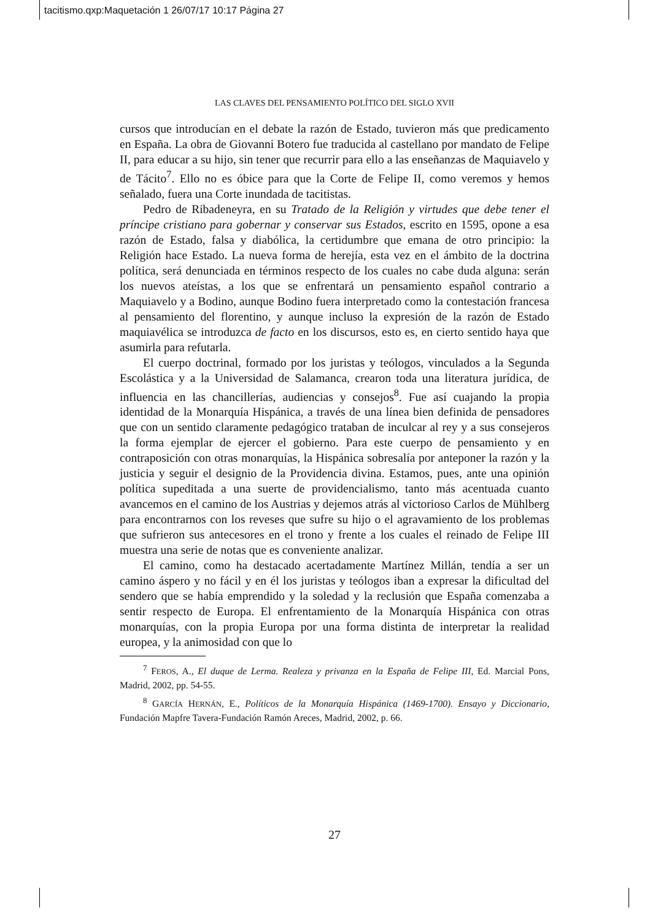tacitismo.qxp:Maquetación 1 26/07/17 10:17 Página 27
LAS CLAVES DEL PENSAMIENTO POLÍTICO DEL SIGLO XVII
cursos que introducían en el debate la razón de Estado, tuvieron más que predicamento en España. La obra de Giovanni Botero fue traducida al castellano por mandato de Felipe II, para educar a su hijo, sin tener que recurrir para ello a las enseñanzas de Maquiavelo y de Tácito<sup>7</sup>. Ello no es óbice para que la Corte de Felipe II, como veremos y hemos señalado, fuera una Corte inundada de tacitistas.
Pedro de Ribadeneyra, en su Tratado de la Religión y virtudes que debe tener el príncipe cristiano para gobernar y conservar sus Estados, escrito en 1595, opone a esa razón de Estado, falsa y diabólica, la certidumbre que emana de otro principio: la Religión hace Estado. La nueva forma de herejía, esta vez en el ámbito de la doctrina política, será denunciada en términos respecto de los cuales no cabe duda alguna: serán los nuevos ateístas, a los que se enfrentará un pensamiento español contrario a Maquiavelo y a Bodino, aunque Bodino fuera interpretado como la contestación francesa al pensamiento del florentino, y aunque incluso la expresión de la razón de Estado maquiavélica se introduzca de facto en los discursos, esto es, en cierto sentido haya que asumirla para refutarla.
El cuerpo doctrinal, formado por los juristas y teólogos, vinculados a la Segunda Escolástica y a la Universidad de Salamanca, crearon toda una literatura jurídica, de influencia en las chancillerías, audiencias y consejos<sup>8</sup>. Fue así cuajando la propia identidad de la Monarquía Hispánica, a través de una línea bien definida de pensadores que con un sentido claramente pedagógico trataban de inculcar al rey y a sus consejeros la forma ejemplar de ejercer el gobierno. Para este cuerpo de pensamiento y en contraposición con otras monarquías, la Hispánica sobresalía por anteponer la razón y la justicia y seguir el designio de la Providencia divina. Estamos, pues, ante una opinión política supeditada a una suerte de providencialismo, tanto más acentuada cuanto avancemos en el camino de los Austrias y dejemos atrás al victorioso Carlos de Mühlberg para encontrarnos con los reveses que sufre su hijo o el agravamiento de los problemas que sufrieron sus antecesores en el trono y frente a los cuales el reinado de Felipe III muestra una serie de notas que es conveniente analizar.
El camino, como ha destacado acertadamente Martínez Millán, tendía a ser un camino áspero y no fácil y en él los juristas y teólogos iban a expresar la dificultad del sendero que se había emprendido y la soledad y la reclusión que España comenzaba a sentir respecto de Europa. El enfrentamiento de la Monarquía Hispánica con otras monarquías, con la propia Europa por una forma distinta de interpretar la realidad europea, y la animosidad con que lo
<sup>7</sup> FEROS, A., El duque de Lerma. Realeza y privanza en la España de Felipe III, Ed. Marcial Pons, Madrid, 2002, pp. 54-55.
<sup>8</sup> GARCÍA HERNÁN, E., Políticos de la Monarquía Hispánica (1469-1700). Ensayo y Diccionario, Fundación Mapfre Tavera-Fundación Ramón Areces, Madrid, 2002, p. 66.
27